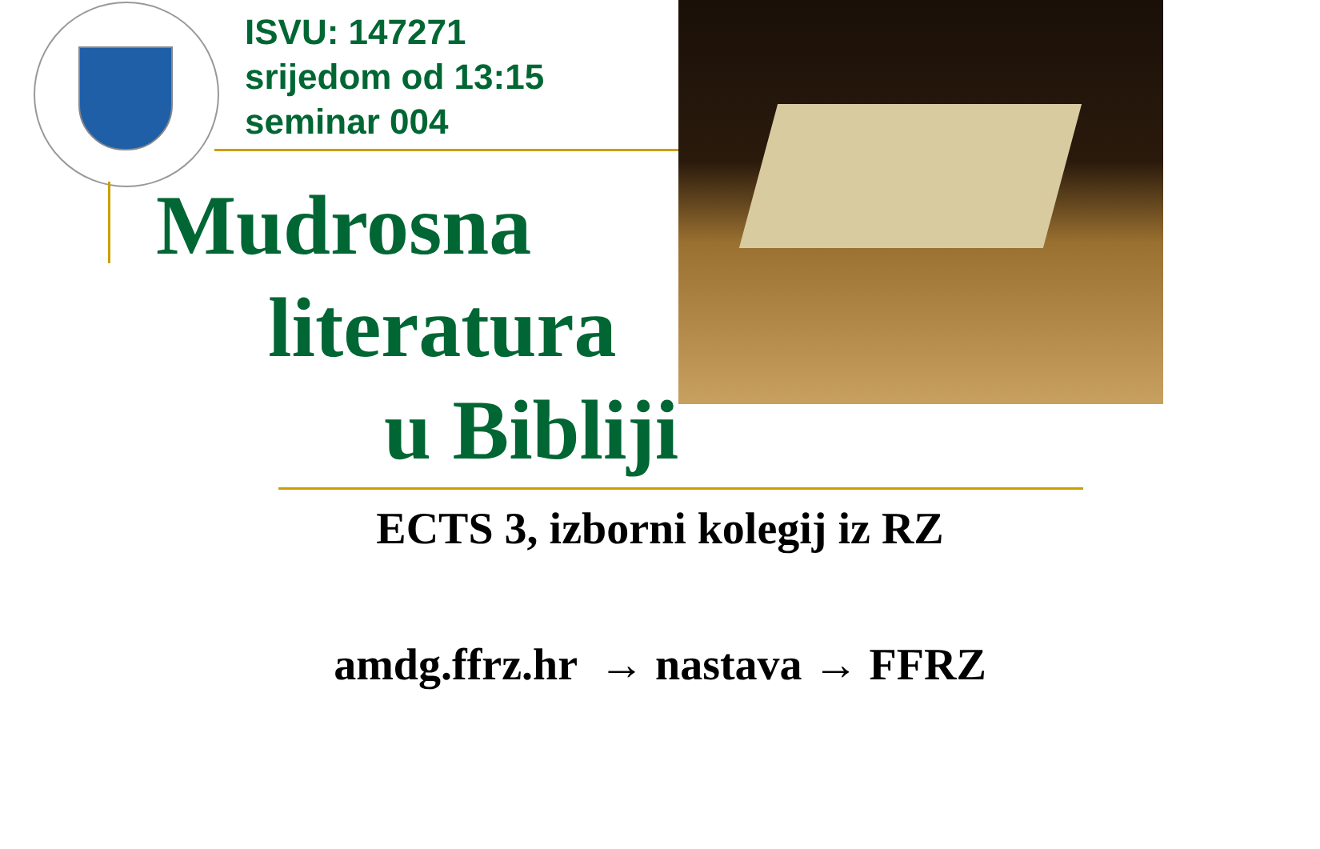ISVU: 147271
srijedom od 13:15
seminar 004
Mudrosna
literatura
u Bibliji
ECTS 3, izborni kolegij iz RZ
amdg.ffrz.hr → nastava → FFRZ